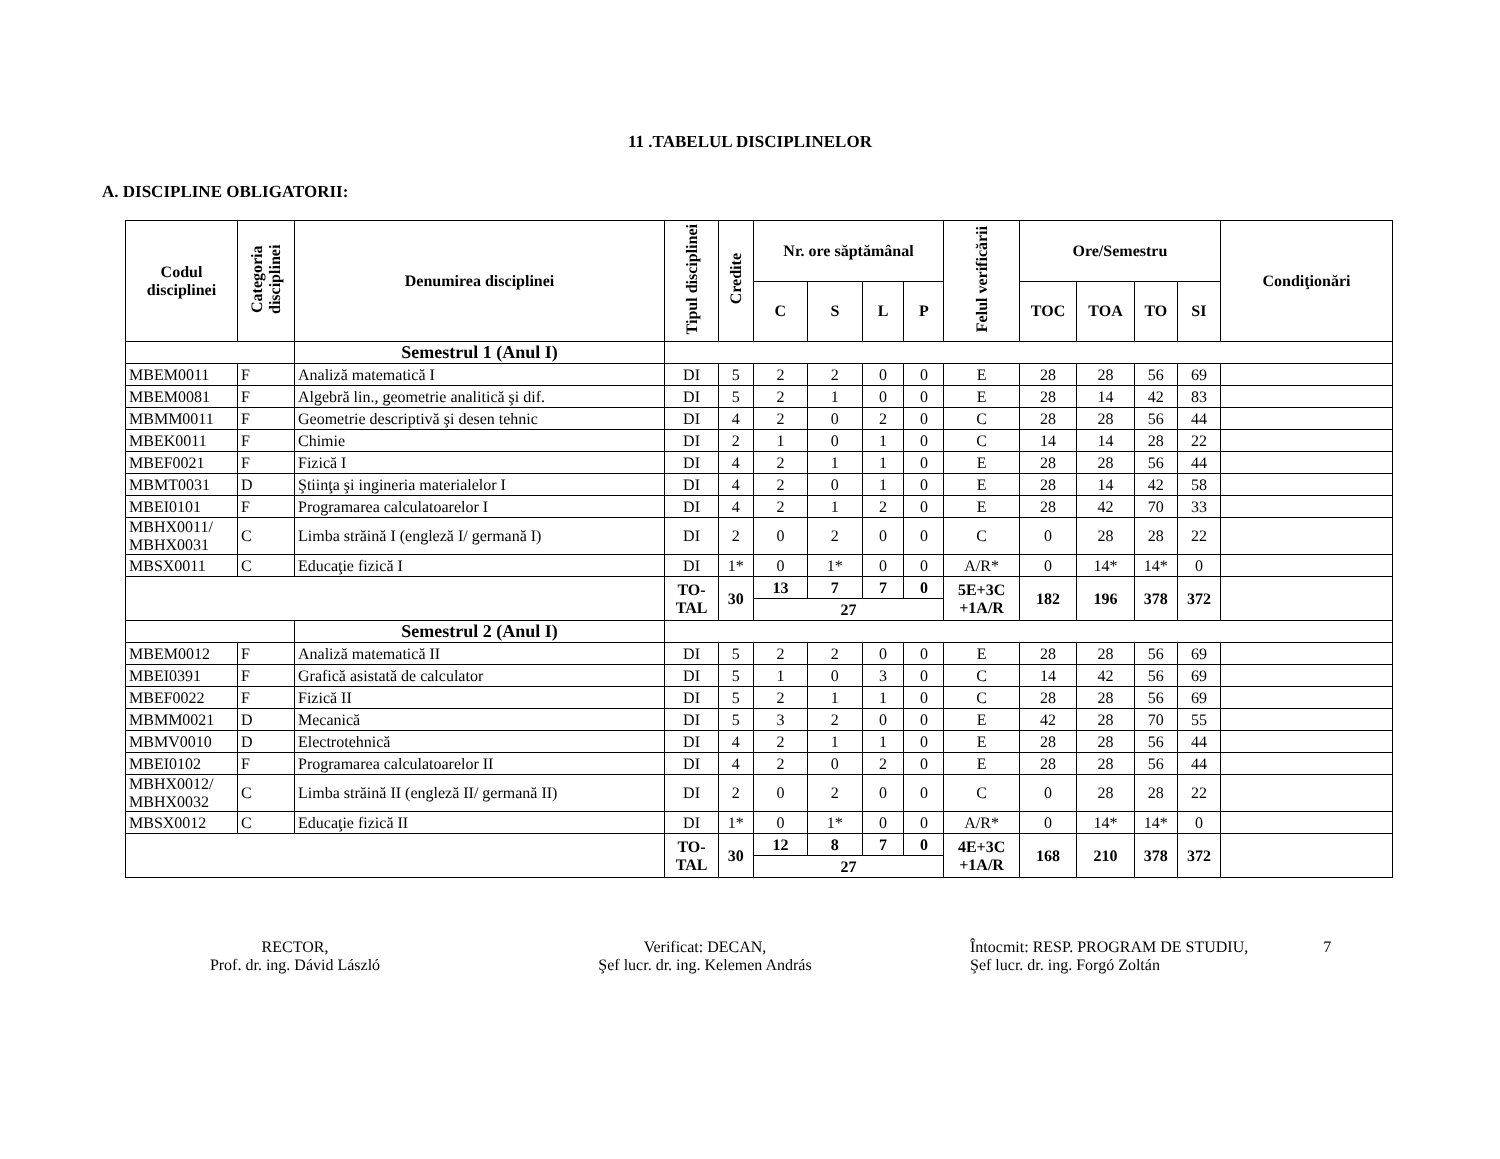11 .TABELUL DISCIPLINELOR
A. DISCIPLINE OBLIGATORII:
| Codul disciplinei | Categoria disciplinei | Denumirea disciplinei | Tipul disciplinei | Credite | Nr. ore săptămânal | | | | Felul verificării | Ore/Semestru | | | | Condiţionări |
| --- | --- | --- | --- | --- | --- | --- | --- | --- | --- | --- | --- | --- | --- | --- |
| | | | | | C | S | L | P | | TOC | TOA | TO | SI | |
| | | Semestrul 1 (Anul I) | | | | | | | | | | | | |
| MBEM0011 | F | Analiză matematică I | DI | 5 | 2 | 2 | 0 | 0 | E | 28 | 28 | 56 | 69 | |
| MBEM0081 | F | Algebră lin., geometrie analitică şi dif. | DI | 5 | 2 | 1 | 0 | 0 | E | 28 | 14 | 42 | 83 | |
| MBMM0011 | F | Geometrie descriptivă şi desen tehnic | DI | 4 | 2 | 0 | 2 | 0 | C | 28 | 28 | 56 | 44 | |
| MBEK0011 | F | Chimie | DI | 2 | 1 | 0 | 1 | 0 | C | 14 | 14 | 28 | 22 | |
| MBEF0021 | F | Fizică I | DI | 4 | 2 | 1 | 1 | 0 | E | 28 | 28 | 56 | 44 | |
| MBMT0031 | D | Ştiinţa şi ingineria materialelor I | DI | 4 | 2 | 0 | 1 | 0 | E | 28 | 14 | 42 | 58 | |
| MBEI0101 | F | Programarea calculatoarelor I | DI | 4 | 2 | 1 | 2 | 0 | E | 28 | 42 | 70 | 33 | |
| MBHX0011/ MBHX0031 | C | Limba străină I (engleză I/ germană I) | DI | 2 | 0 | 2 | 0 | 0 | C | 0 | 28 | 28 | 22 | |
| MBSX0011 | C | Educaţie fizică I | DI | 1* | 0 | 1* | 0 | 0 | A/R* | 0 | 14* | 14* | 0 | |
| | | | TO- TAL | 30 | 13 | 7 | 7 | 0 | 5E+3C +1A/R | 182 | 196 | 378 | 372 | |
| | | | | | 27 | | | | | | | | | |
| | | Semestrul 2 (Anul I) | | | | | | | | | | | | |
| MBEM0012 | F | Analiză matematică II | DI | 5 | 2 | 2 | 0 | 0 | E | 28 | 28 | 56 | 69 | |
| MBEI0391 | F | Grafică asistată de calculator | DI | 5 | 1 | 0 | 3 | 0 | C | 14 | 42 | 56 | 69 | |
| MBEF0022 | F | Fizică II | DI | 5 | 2 | 1 | 1 | 0 | C | 28 | 28 | 56 | 69 | |
| MBMM0021 | D | Mecanică | DI | 5 | 3 | 2 | 0 | 0 | E | 42 | 28 | 70 | 55 | |
| MBMV0010 | D | Electrotehnică | DI | 4 | 2 | 1 | 1 | 0 | E | 28 | 28 | 56 | 44 | |
| MBEI0102 | F | Programarea calculatoarelor II | DI | 4 | 2 | 0 | 2 | 0 | E | 28 | 28 | 56 | 44 | |
| MBHX0012/ MBHX0032 | C | Limba străină II (engleză II/ germană II) | DI | 2 | 0 | 2 | 0 | 0 | C | 0 | 28 | 28 | 22 | |
| MBSX0012 | C | Educaţie fizică II | DI | 1* | 0 | 1* | 0 | 0 | A/R* | 0 | 14* | 14* | 0 | |
| | | | TO- TAL | 30 | 12 | 8 | 7 | 0 | 4E+3C +1A/R | 168 | 210 | 378 | 372 | |
| | | | | | 27 | | | | | | | | | |
RECTOR,
Prof. dr. ing. Dávid László
Verificat: DECAN,
Şef lucr. dr. ing. Kelemen András
Întocmit: RESP. PROGRAM DE STUDIU,
Şef lucr. dr. ing. Forgó Zoltán
7